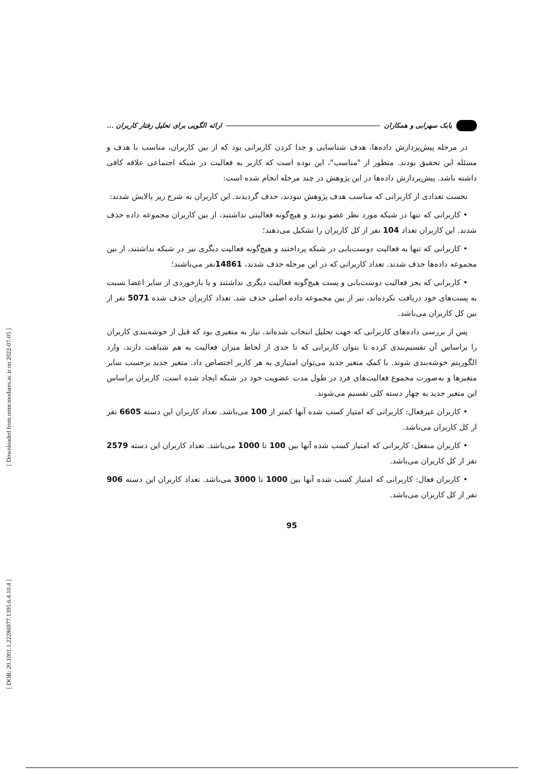[ Downloaded from ormr.modares.ac.ir on 2022-07-05 ]
[ DOR: 20.1001.1.22286977.1395.6.4.10.4 ]
بابک سهرابی و همکاران
ارائه الگویی برای تحلیل رفتار کاربران ...
در مرحله پیش‌پردازش داده‌ها، هدف شناسایی و جدا کردن کاربرانی بود که از بین کاربران، مناسب با هدف و مسئله این تحقیق بودند. منظور از "مناسب"، این بوده است که کاربر به فعالیت در شبکه اجتماعی علاقه کافی داشته باشد. پیش‌پردازش داده‌ها در این پژوهش در چند مرحله انجام شده است:
نخست تعدادی از کاربرانی که مناسب هدف پژوهش نبودند، حذف گردیدند. این کاربران به شرح زیر پالایش شدند:
• کاربرانی که تنها در شبکه مورد نظر عضو بودند و هیچ‌گونه فعالیتی نداشتند، از بین کاربران مجموعه داده حذف شدند. این کاربران تعداد 104 نفر از کل کاربران را تشکیل می‌دهند؛
• کاربرانی که تنها به فعالیت دوست‌یابی در شبکه پرداختند و هیچ‌گونه فعالیت دیگری نیز در شبکه نداشتند، از بین مجموعه داده‌ها حذف شدند. تعداد کاربرانی که در این مرحله حذف شدند، 14861نفر می‌باشند؛
• کاربرانی که بجز فعالیت دوست‌یابی و پست هیچ‌گونه فعالیت دیگری نداشتند و یا بازخوردی از سایر اعضا نسبت به پست‌های خود دریافت نکرده‌اند، نیز از بین مجموعه داده اصلی حذف شد. تعداد کاربران حذف شده 5071 نفر از بین کل کاربران می‌باشد.
پس از بررسی داده‌های کاربرانی که جهت تحلیل انتخاب شده‌اند، نیاز به متغیری بود که قبل از خوشه‌بندی کاربران را براساس آن تقسیم‌بندی کرده تا بتوان کاربرانی که تا حدی از لحاظ میزان فعالیت به هم شباهت دارند، وارد الگوریتم خوشه‌بندی شوند. با کمک متغیر جدید می‌توان امتیازی به هر کاربر اختصاص داد. متغیر جدید برحسب سایر متغیرها و به‌صورت مجموع فعالیت‌های فرد در طول مدت عضویت خود در شبکه ایجاد شده است. کاربران براساس این متغیر جدید به چهار دسته کلی تقسیم می‌شوند.
• کاربران غیرفعال: کاربرانی که امتیاز کسب شده آنها کمتر از 100 می‌باشد. تعداد کاربران این دسته 6605 نفر از کل کاربران می‌باشد.
• کاربران منفعل: کاربرانی که امتیاز کسب شده آنها بین 100 تا 1000 می‌باشد. تعداد کاربران این دسته 2579 نفر از کل کاربران می‌باشد.
• کاربران فعال: کاربرانی که امتیاز کسب شده آنها بین 1000 تا 3000 می‌باشد. تعداد کاربران این دسته 906 نفر از کل کاربران می‌باشد.
95